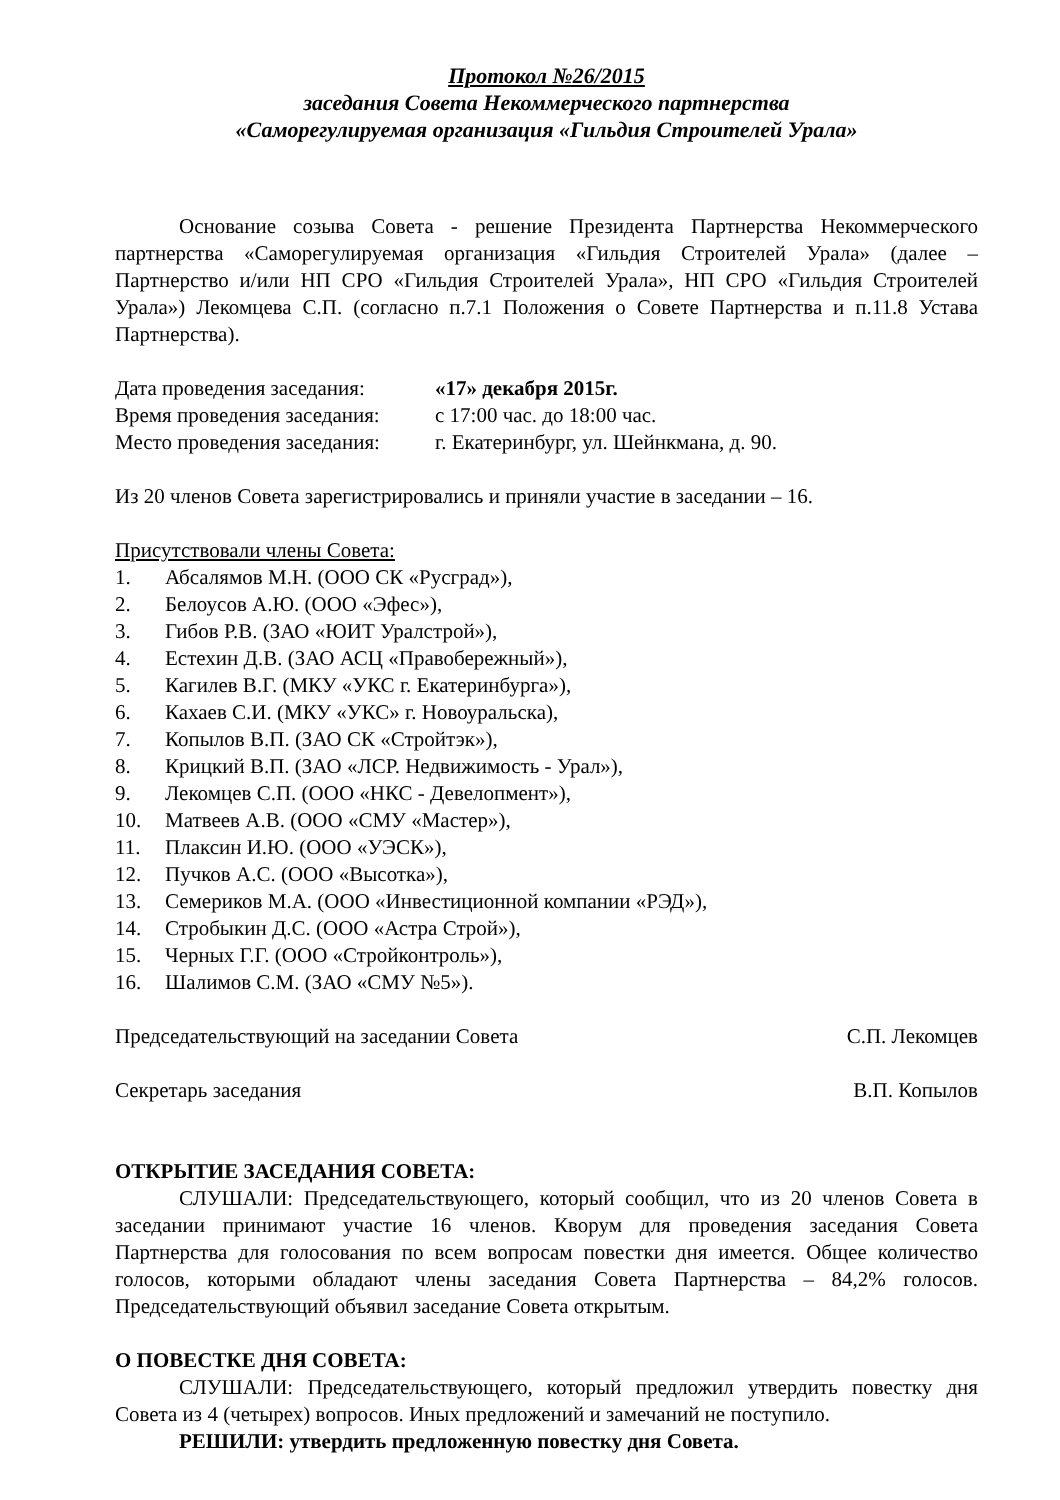Протокол №26/2015
заседания Совета Некоммерческого партнерства
«Саморегулируемая организация «Гильдия Строителей Урала»
Основание созыва Совета - решение Президента Партнерства Некоммерческого партнерства «Саморегулируемая организация «Гильдия Строителей Урала» (далее – Партнерство и/или НП СРО «Гильдия Строителей Урала», НП СРО «Гильдия Строителей Урала») Лекомцева С.П. (согласно п.7.1 Положения о Совете Партнерства и п.11.8 Устава Партнерства).
| Дата проведения заседания: | «17» декабря 2015г. |
| Время проведения заседания: | с 17:00 час. до 18:00 час. |
| Место проведения заседания: | г. Екатеринбург, ул. Шейнкмана, д. 90. |
Из 20 членов Совета зарегистрировались и приняли участие в заседании – 16.
Присутствовали члены Совета:
1. Абсалямов М.Н. (ООО СК «Русград»),
2. Белоусов А.Ю. (ООО «Эфес»),
3. Гибов Р.В. (ЗАО «ЮИТ Уралстрой»),
4. Естехин Д.В. (ЗАО АСЦ «Правобережный»),
5. Кагилев В.Г. (МКУ «УКС г. Екатеринбурга»),
6. Кахаев С.И. (МКУ «УКС» г. Новоуральска),
7. Копылов В.П. (ЗАО СК «Стройтэк»),
8. Крицкий В.П. (ЗАО «ЛСР. Недвижимость - Урал»),
9. Лекомцев С.П. (ООО «НКС - Девелопмент»),
10. Матвеев А.В. (ООО «СМУ «Мастер»),
11. Плаксин И.Ю. (ООО «УЭСК»),
12. Пучков А.С. (ООО «Высотка»),
13. Семериков М.А. (ООО «Инвестиционной компании «РЭД»),
14. Стробыкин Д.С. (ООО «Астра Строй»),
15. Черных Г.Г. (ООО «Стройконтроль»),
16. Шалимов С.М. (ЗАО «СМУ №5»).
Председательствующий на заседании Совета С.П. Лекомцев
Секретарь заседания В.П. Копылов
ОТКРЫТИЕ ЗАСЕДАНИЯ СОВЕТА:
СЛУШАЛИ: Председательствующего, который сообщил, что из 20 членов Совета в заседании принимают участие 16 членов. Кворум для проведения заседания Совета Партнерства для голосования по всем вопросам повестки дня имеется. Общее количество голосов, которыми обладают члены заседания Совета Партнерства – 84,2% голосов. Председательствующий объявил заседание Совета открытым.
О ПОВЕСТКЕ ДНЯ СОВЕТА:
СЛУШАЛИ: Председательствующего, который предложил утвердить повестку дня Совета из 4 (четырех) вопросов. Иных предложений и замечаний не поступило.
РЕШИЛИ: утвердить предложенную повестку дня Совета.